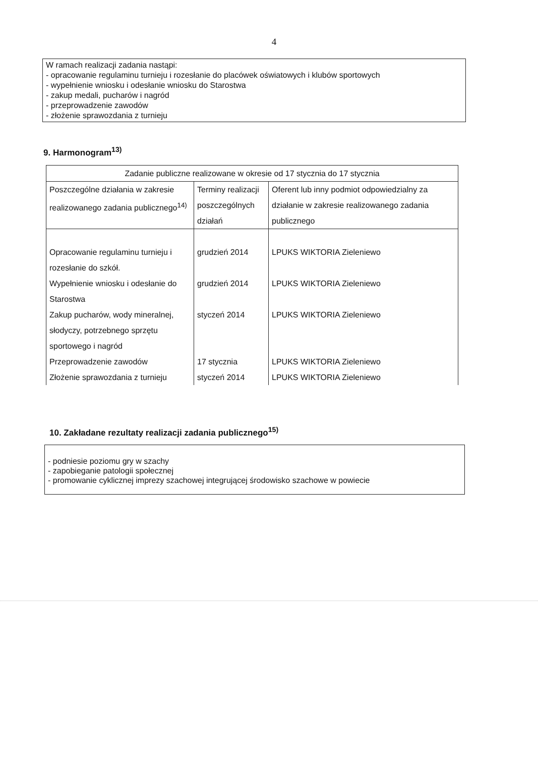4
W ramach realizacji zadania nastąpi:
- opracowanie regulaminu turnieju i rozesłanie do placówek oświatowych i klubów sportowych
- wypełnienie wniosku i odesłanie wniosku do Starostwa
- zakup medali, pucharów i nagród
- przeprowadzenie zawodów
- złożenie sprawozdania z turnieju
9. Harmonogram<sup>13)</sup>
| Zadanie publiczne realizowane w okresie od 17 stycznia do 17 stycznia | | |
| Poszczególne działania w zakresie realizowanego zadania publicznego<sup>14)</sup> | Terminy realizacji poszczególnych działań | Oferent lub inny podmiot odpowiedzialny za działanie w zakresie realizowanego zadania publicznego |
| Opracowanie regulaminu turnieju i rozesłanie do szkół. | grudzień 2014 | LPUKS WIKTORIA Zieleniewo |
| Wypełnienie wniosku i odesłanie do Starostwa | grudzień 2014 | LPUKS WIKTORIA Zieleniewo |
| Zakup pucharów, wody mineralnej, słodyczy, potrzebnego sprzętu sportowego i nagród | styczeń 2014 | LPUKS WIKTORIA Zieleniewo |
| Przeprowadzenie zawodów | 17 stycznia | LPUKS WIKTORIA Zieleniewo |
| Złożenie sprawozdania z turnieju | styczeń 2014 | LPUKS WIKTORIA Zieleniewo |
10. Zakładane rezultaty realizacji zadania publicznego<sup>15)</sup>
- podniesie poziomu gry w szachy
- zapobieganie patologii społecznej
- promowanie cyklicznej imprezy szachowej integrującej środowisko szachowe w powiecie